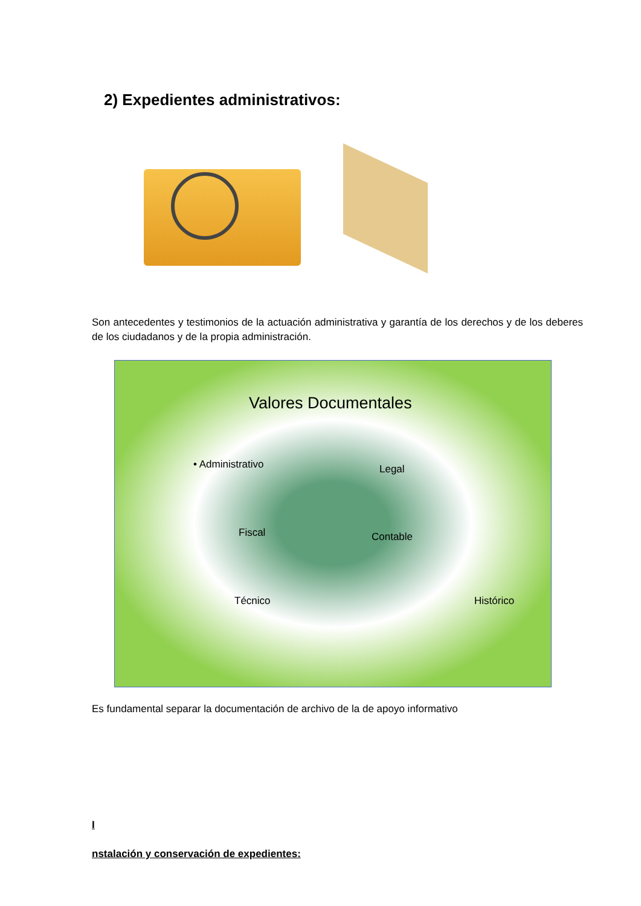2) Expedientes administrativos:
Son antecedentes y testimonios de la actuación administrativa y garantía de los derechos y de los deberes de los ciudadanos y de la propia administración.
Valores Documentales
• Administrativo Legal
Fiscal Contable
Técnico Histórico
Es fundamental separar la documentación de archivo de la de apoyo informativo
I
nstalación y conservación de expedientes: